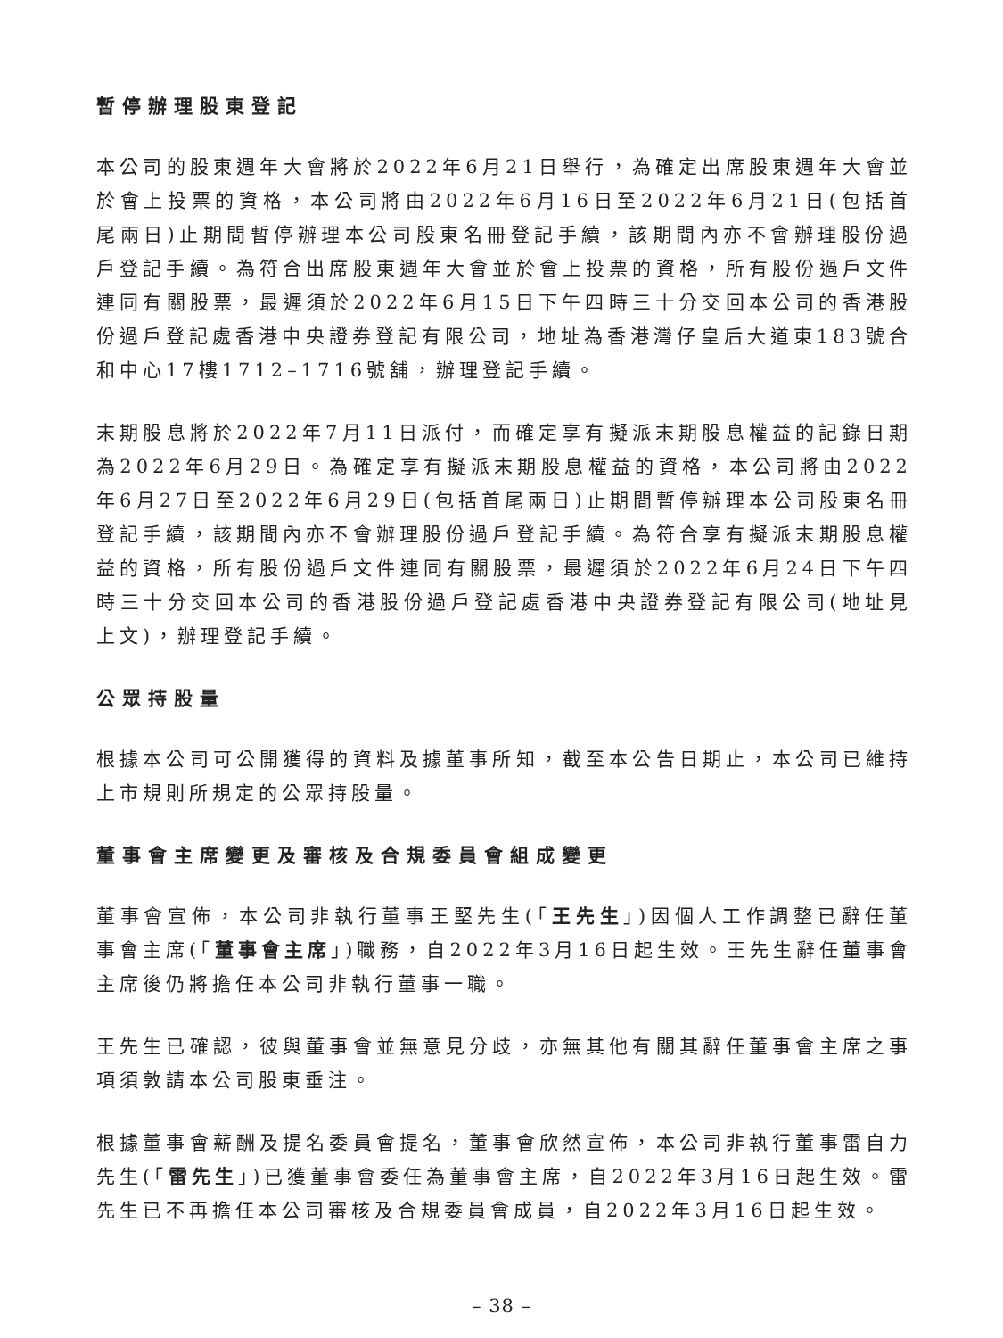暫停辦理股東登記
本公司的股東週年大會將於2022年6月21日舉行，為確定出席股東週年大會並於會上投票的資格，本公司將由2022年6月16日至2022年6月21日(包括首尾兩日)止期間暫停辦理本公司股東名冊登記手續，該期間內亦不會辦理股份過戶登記手續。為符合出席股東週年大會並於會上投票的資格，所有股份過戶文件連同有關股票，最遲須於2022年6月15日下午四時三十分交回本公司的香港股份過戶登記處香港中央證券登記有限公司，地址為香港灣仔皇后大道東183號合和中心17樓1712–1716號舖，辦理登記手續。
末期股息將於2022年7月11日派付，而確定享有擬派末期股息權益的記錄日期為2022年6月29日。為確定享有擬派末期股息權益的資格，本公司將由2022年6月27日至2022年6月29日(包括首尾兩日)止期間暫停辦理本公司股東名冊登記手續，該期間內亦不會辦理股份過戶登記手續。為符合享有擬派末期股息權益的資格，所有股份過戶文件連同有關股票，最遲須於2022年6月24日下午四時三十分交回本公司的香港股份過戶登記處香港中央證券登記有限公司(地址見上文)，辦理登記手續。
公眾持股量
根據本公司可公開獲得的資料及據董事所知，截至本公告日期止，本公司已維持上市規則所規定的公眾持股量。
董事會主席變更及審核及合規委員會組成變更
董事會宣佈，本公司非執行董事王堅先生(「王先生」)因個人工作調整已辭任董事會主席(「董事會主席」)職務，自2022年3月16日起生效。王先生辭任董事會主席後仍將擔任本公司非執行董事一職。
王先生已確認，彼與董事會並無意見分歧，亦無其他有關其辭任董事會主席之事項須敦請本公司股東垂注。
根據董事會薪酬及提名委員會提名，董事會欣然宣佈，本公司非執行董事雷自力先生(「雷先生」)已獲董事會委任為董事會主席，自2022年3月16日起生效。雷先生已不再擔任本公司審核及合規委員會成員，自2022年3月16日起生效。
– 38 –